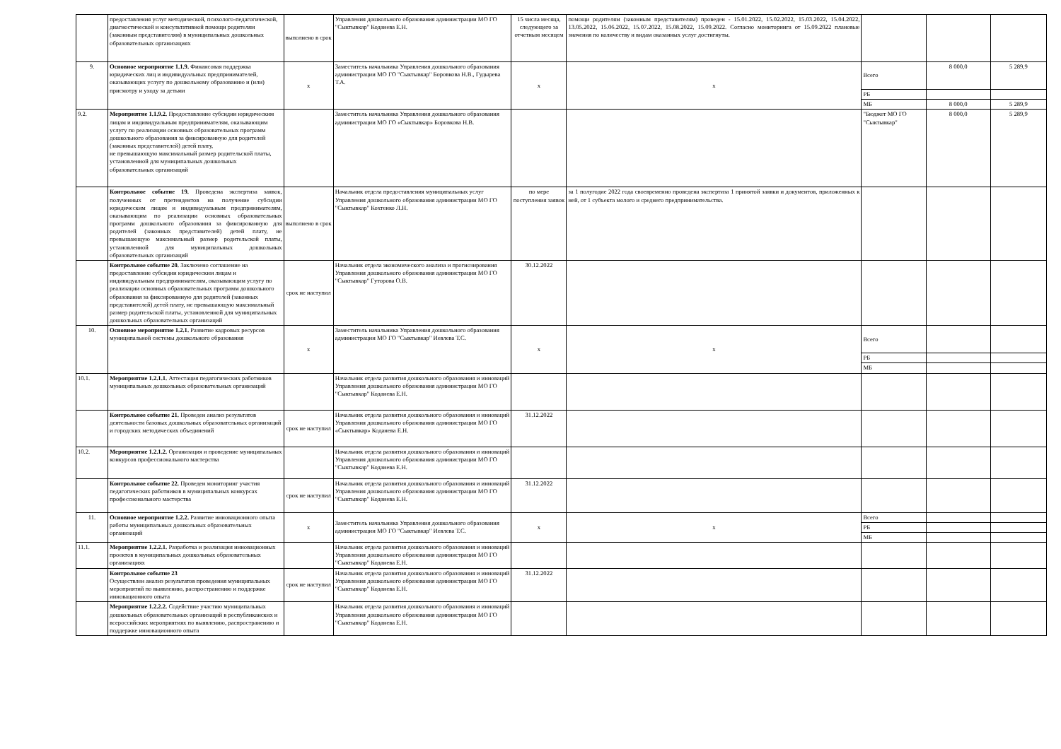| | предоставления услуг методической, психолого-педагогической, диагностической и консультативной помощи родителям (законным представителям) в муниципальных дошкольных образовательных организациях | выполнено в срок | Управления дошкольного образования администрации МО ГО "Сыктывкар" Коданева Е.Н. | 15 числа месяца, следующего за отчетным месяцем | помощи родителям (законным представителям) проведен - 15.01.2022, 15.02.2022, 15.03.2022, 15.04.2022, 13.05.2022, 15.06.2022, 15.07.2022, 15.08.2022, 15.09.2022. Согласно мониторинга от 15.09.2022 плановые значения по количеству и видам оказанных услуг достигнуты. | | | |
| 9. | Основное мероприятие 1.1.9. Финансовая поддержка юридических лиц и индивидуальных предпринимателей, оказывающих услугу по дошкольному образованию и (или) присмотру и уходу за детьми | x | Заместитель начальника Управления дошкольного образования администрации МО ГО "Сыктывкар" Боровкова Н.В., Гудырева Т.А. | x | x | Всего | 8 000,0 | 5 289,9 |
| | | | | | | РБ | | |
| | | | | | | МБ | 8 000,0 | 5 289,9 |
| 9.2. | Мероприятие 1.1.9.2. Предоставление субсидии юридическим лицам и индивидуальным предпринимателям, оказывающим услугу по реализации основных образовательных программ дошкольного образования за фиксированную для родителей (законных представителей) детей плату, не превышающую максимальный размер родительской платы, установленной для муниципальных дошкольных образовательных организаций | | Заместитель начальника Управления дошкольного образования администрации МО ГО «Сыктывкар» Боровкова Н.В. | | | "Бюджет МО ГО "Сыктывкар" | 8 000,0 | 5 289,9 |
| | Контрольное событие 19. Проведена экспертиза заявок, полученных от претендентов на получение субсидии юридическим лицам и индивидуальным предпринимателям, оказывающим по реализации основных образовательных программ дошкольного образования за фиксированную для родителей (законных представителей) детей плату, не превышающую максимальный размер родительской платы, установленной для муниципальных дошкольных образовательных организаций | выполнено в срок | Начальник отдела предоставления муниципальных услуг Управления дошкольного образования администрации МО ГО "Сыктывкар" Кохтенко Л.Н. | по мере поступления заявок | за 1 полугодие 2022 года своевременно проведена экспертиза 1 принятой заявки и документов, приложенных к ней, от 1 субъекта молого и среднего предпринимательства. | | | |
| | Контрольное событие 20. Заключено соглашение на предоставление субсидии юридическим лицам и индивидуальным предпринимателям, оказывающим услугу по реализации основных образовательных программ дошкольного образования за фиксированную для родителей (законных представителей) детей плату, не превышающую максимальный размер родительской платы, установленной для муниципальных дошкольных образовательных организаций | срок не наступил | Начальник отдела экономического анализа и прогнозирования Управления дошкольного образования администрации МО ГО "Сыктывкар" Гуторова О.В. | 30.12.2022 | | | | |
| 10. | Основное мероприятие 1.2.1. Развитие кадровых ресурсов муниципальной системы дошкольного образования | x | Заместитель начальника Управления дошкольного образования администрации МО ГО "Сыктывкар" Иевлева Т.С. | x | x | Всего | | |
| | | | | | | РБ | | |
| | | | | | | МБ | | |
| 10.1. | Мероприятие 1.2.1.1. Аттестация педагогических работников муниципальных дошкольных образовательных организаций | | Начальник отдела развития дошкольного образования и инноваций Управления дошкольного образования администрации МО ГО "Сыктывкар" Коданева Е.Н. | | | | | |
| | Контрольное событие 21. Проведен анализ результатов деятельности базовых дошкольных образовательных организаций и городских методических объединений | срок не наступил | Начальник отдела развития дошкольного образования и инноваций Управления дошкольного образования администрации МО ГО «Сыктывкар» Коданева Е.Н. | 31.12.2022 | | | | |
| 10.2. | Мероприятие 1.2.1.2. Организация и проведение муниципальных конкурсов профессионального мастерства | | Начальник отдела развития дошкольного образования и инноваций Управления дошкольного образования администрации МО ГО "Сыктывкар" Коданева Е.Н. | | | | | |
| | Контрольное событие 22. Проведен мониторинг участия педагогических работников в муниципальных конкурсах профессионального мастерства | срок не наступил | Начальник отдела развития дошкольного образования и инноваций Управления дошкольного образования администрации МО ГО "Сыктывкар" Коданева Е.Н. | 31.12.2022 | | | | |
| 11. | Основное мероприятие 1.2.2. Развитие инновационного опыта работы муниципальных дошкольных образовательных организаций | x | Заместитель начальника Управления дошкольного образования администрации МО ГО "Сыктывкар" Иевлева Т.С. | x | x | Всего | | |
| | | | | | | РБ | | |
| | | | | | | МБ | | |
| 11.1. | Мероприятие 1.2.2.1. Разработка и реализация инновационных проектов в муниципальных дошкольных образовательных организациях | | Начальник отдела развития дошкольного образования и инноваций Управления дошкольного образования администрации МО ГО "Сыктывкар" Коданева Е.Н. | | | | | |
| | Контрольное событие 23 Осуществлен анализ результатов проведения муниципальных мероприятий по выявлению, распространению и поддержке инновационного опыта | срок не наступил | Начальник отдела развития дошкольного образования и инноваций Управления дошкольного образования администрации МО ГО "Сыктывкар" Коданева Е.Н. | 31.12.2022 | | | | |
| | Мероприятие 1.2.2.2. Содействие участию муниципальных дошкольных образовательных организаций в республиканских и всероссийских мероприятиях по выявлению, распространению и поддержке инновационного опыта | | Начальник отдела развития дошкольного образования и инноваций Управления дошкольного образования администрации МО ГО "Сыктывкар" Коданева Е.Н. | | | | | |